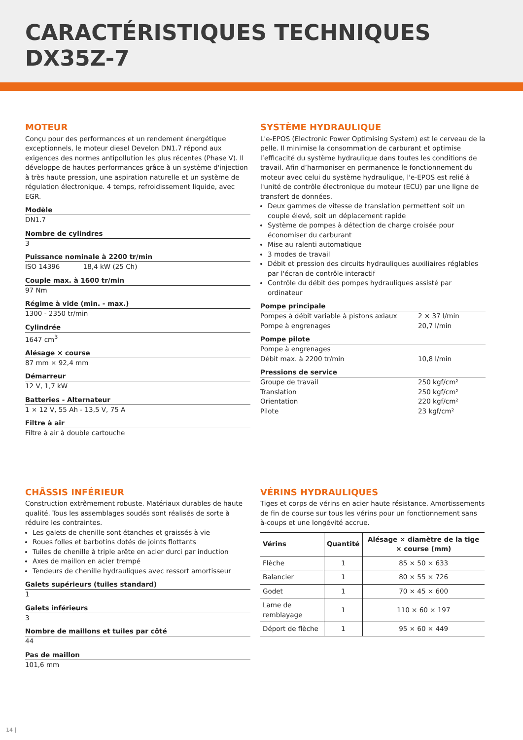CARACTÉRISTIQUES TECHNIQUES
DX35Z-7
MOTEUR
Conçu pour des performances et un rendement énergétique exceptionnels, le moteur diesel Develon DN1.7 répond aux exigences des normes antipollution les plus récentes (Phase V). Il développe de hautes performances grâce à un système d'injection à très haute pression, une aspiration naturelle et un système de régulation électronique. 4 temps, refroidissement liquide, avec EGR.
Modèle
DN1.7
Nombre de cylindres
3
Puissance nominale à 2200 tr/min
ISO 14396 18,4 kW (25 Ch)
Couple max. à 1600 tr/min
97 Nm
Régime à vide (min. - max.)
1300 - 2350 tr/min
Cylindrée
1647 cm<sup>3</sup>
Alésage × course
87 mm × 92,4 mm
Démarreur
12 V, 1,7 kW
Batteries - Alternateur
1 × 12 V, 55 Ah - 13,5 V, 75 A
Filtre à air
Filtre à air à double cartouche
SYSTÈME HYDRAULIQUE
L'e-EPOS (Electronic Power Optimising System) est le cerveau de la pelle. Il minimise la consommation de carburant et optimise l’efficacité du système hydraulique dans toutes les conditions de travail. Afin d’harmoniser en permanence le fonctionnement du moteur avec celui du système hydraulique, l'e-EPOS est relié à l'unité de contrôle électronique du moteur (ECU) par une ligne de transfert de données.
Deux gammes de vitesse de translation permettent soit un couple élevé, soit un déplacement rapide
Système de pompes à détection de charge croisée pour économiser du carburant
Mise au ralenti automatique
3 modes de travail
Débit et pression des circuits hydrauliques auxiliaires réglables par l'écran de contrôle interactif
Contrôle du débit des pompes hydrauliques assisté par ordinateur
Pompe principale
Pompes à débit variable à pistons axiaux 2 × 37 l/min
Pompe à engrenages 20,7 l/min
Pompe pilote
Pompe à engrenages
Débit max. à 2200 tr/min 10,8 l/min
Pressions de service
Groupe de travail 250 kgf/cm²
Translation 250 kgf/cm²
Orientation 220 kgf/cm²
Pilote 23 kgf/cm²
CHÂSSIS INFÉRIEUR
Construction extrêmement robuste. Matériaux durables de haute qualité. Tous les assemblages soudés sont réalisés de sorte à réduire les contraintes.
Les galets de chenille sont étanches et graissés à vie
Roues folles et barbotins dotés de joints flottants
Tuiles de chenille à triple arête en acier durci par induction
Axes de maillon en acier trempé
Tendeurs de chenille hydrauliques avec ressort amortisseur
Galets supérieurs (tuiles standard)
1
Galets inférieurs
3
Nombre de maillons et tuiles par côté
44
Pas de maillon
101,6 mm
VÉRINS HYDRAULIQUES
Tiges et corps de vérins en acier haute résistance. Amortissements de fin de course sur tous les vérins pour un fonctionnement sans à-coups et une longévité accrue.
| Vérins | Quantité | Alésage × diamètre de la tige × course (mm) |
| --- | --- | --- |
| Flèche | 1 | 85 × 50 × 633 |
| Balancier | 1 | 80 × 55 × 726 |
| Godet | 1 | 70 × 45 × 600 |
| Lame de remblayage | 1 | 110 × 60 × 197 |
| Déport de flèche | 1 | 95 × 60 × 449 |
14 |